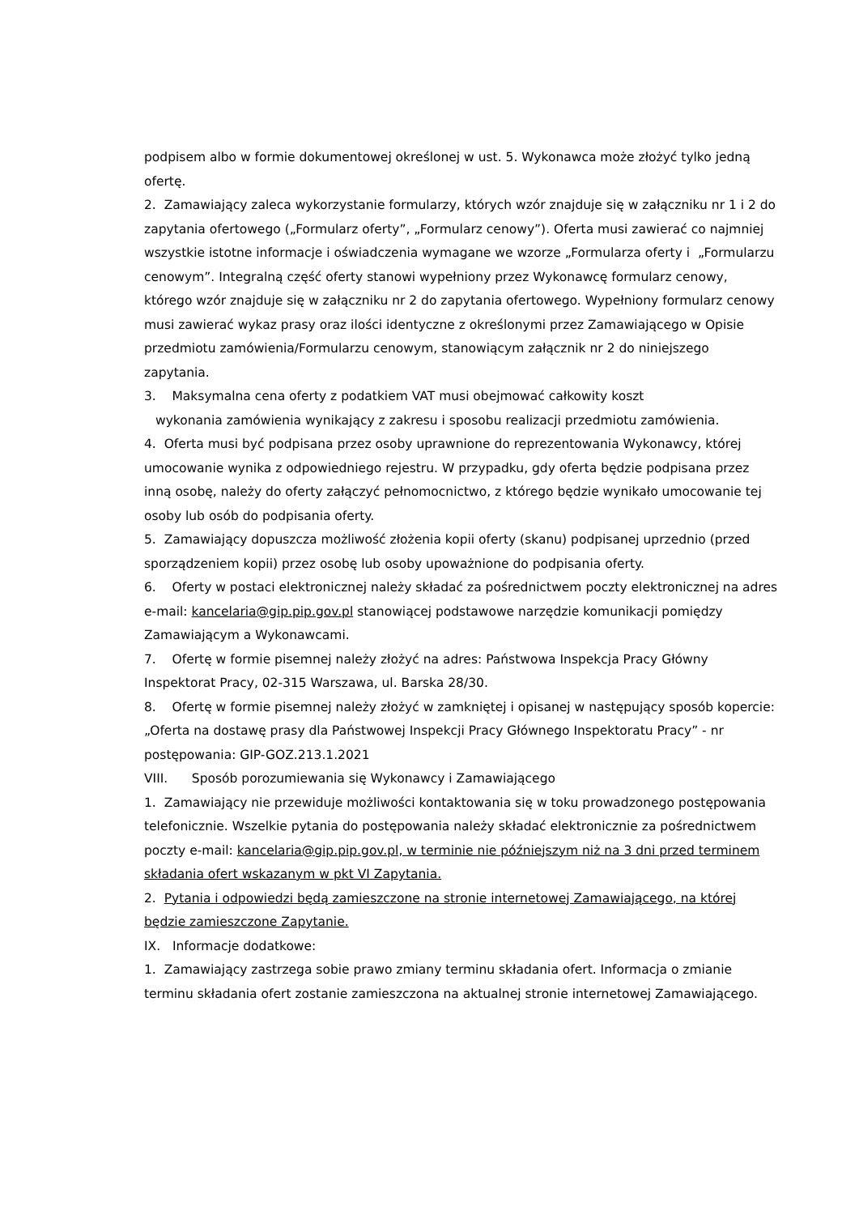podpisem albo w formie dokumentowej określonej w ust. 5. Wykonawca może złożyć tylko jedną ofertę.
2. Zamawiający zaleca wykorzystanie formularzy, których wzór znajduje się w załączniku nr 1 i 2 do zapytania ofertowego („Formularz oferty”, „Formularz cenowy”). Oferta musi zawierać co najmniej wszystkie istotne informacje i oświadczenia wymagane we wzorze „Formularza oferty i „Formularzu cenowym”. Integralną część oferty stanowi wypełniony przez Wykonawcę formularz cenowy, którego wzór znajduje się w załączniku nr 2 do zapytania ofertowego. Wypełniony formularz cenowy musi zawierać wykaz prasy oraz ilości identyczne z określonymi przez Zamawiającego w Opisie przedmiotu zamówienia/Formularzu cenowym, stanowiącym załącznik nr 2 do niniejszego zapytania.
3. Maksymalna cena oferty z podatkiem VAT musi obejmować całkowity koszt
wykonania zamówienia wynikający z zakresu i sposobu realizacji przedmiotu zamówienia.
4. Oferta musi być podpisana przez osoby uprawnione do reprezentowania Wykonawcy, której umocowanie wynika z odpowiedniego rejestru. W przypadku, gdy oferta będzie podpisana przez inną osobę, należy do oferty załączyć pełnomocnictwo, z którego będzie wynikało umocowanie tej osoby lub osób do podpisania oferty.
5. Zamawiający dopuszcza możliwość złożenia kopii oferty (skanu) podpisanej uprzednio (przed sporządzeniem kopii) przez osobę lub osoby upoważnione do podpisania oferty.
6. Oferty w postaci elektronicznej należy składać za pośrednictwem poczty elektronicznej na adres e-mail: kancelaria@gip.pip.gov.pl stanowiącej podstawowe narzędzie komunikacji pomiędzy Zamawiającym a Wykonawcami.
7. Ofertę w formie pisemnej należy złożyć na adres: Państwowa Inspekcja Pracy Główny Inspektorat Pracy, 02-315 Warszawa, ul. Barska 28/30.
8. Ofertę w formie pisemnej należy złożyć w zamkniętej i opisanej w następujący sposób kopercie: „Oferta na dostawę prasy dla Państwowej Inspekcji Pracy Głównego Inspektoratu Pracy” - nr postępowania: GIP-GOZ.213.1.2021
VIII. Sposób porozumiewania się Wykonawcy i Zamawiającego
1. Zamawiający nie przewiduje możliwości kontaktowania się w toku prowadzonego postępowania telefonicznie. Wszelkie pytania do postępowania należy składać elektronicznie za pośrednictwem poczty e-mail: kancelaria@gip.pip.gov.pl, w terminie nie późniejszym niż na 3 dni przed terminem składania ofert wskazanym w pkt VI Zapytania.
2. Pytania i odpowiedzi będą zamieszczone na stronie internetowej Zamawiającego, na której będzie zamieszczone Zapytanie.
IX. Informacje dodatkowe:
1. Zamawiający zastrzega sobie prawo zmiany terminu składania ofert. Informacja o zmianie terminu składania ofert zostanie zamieszczona na aktualnej stronie internetowej Zamawiającego.